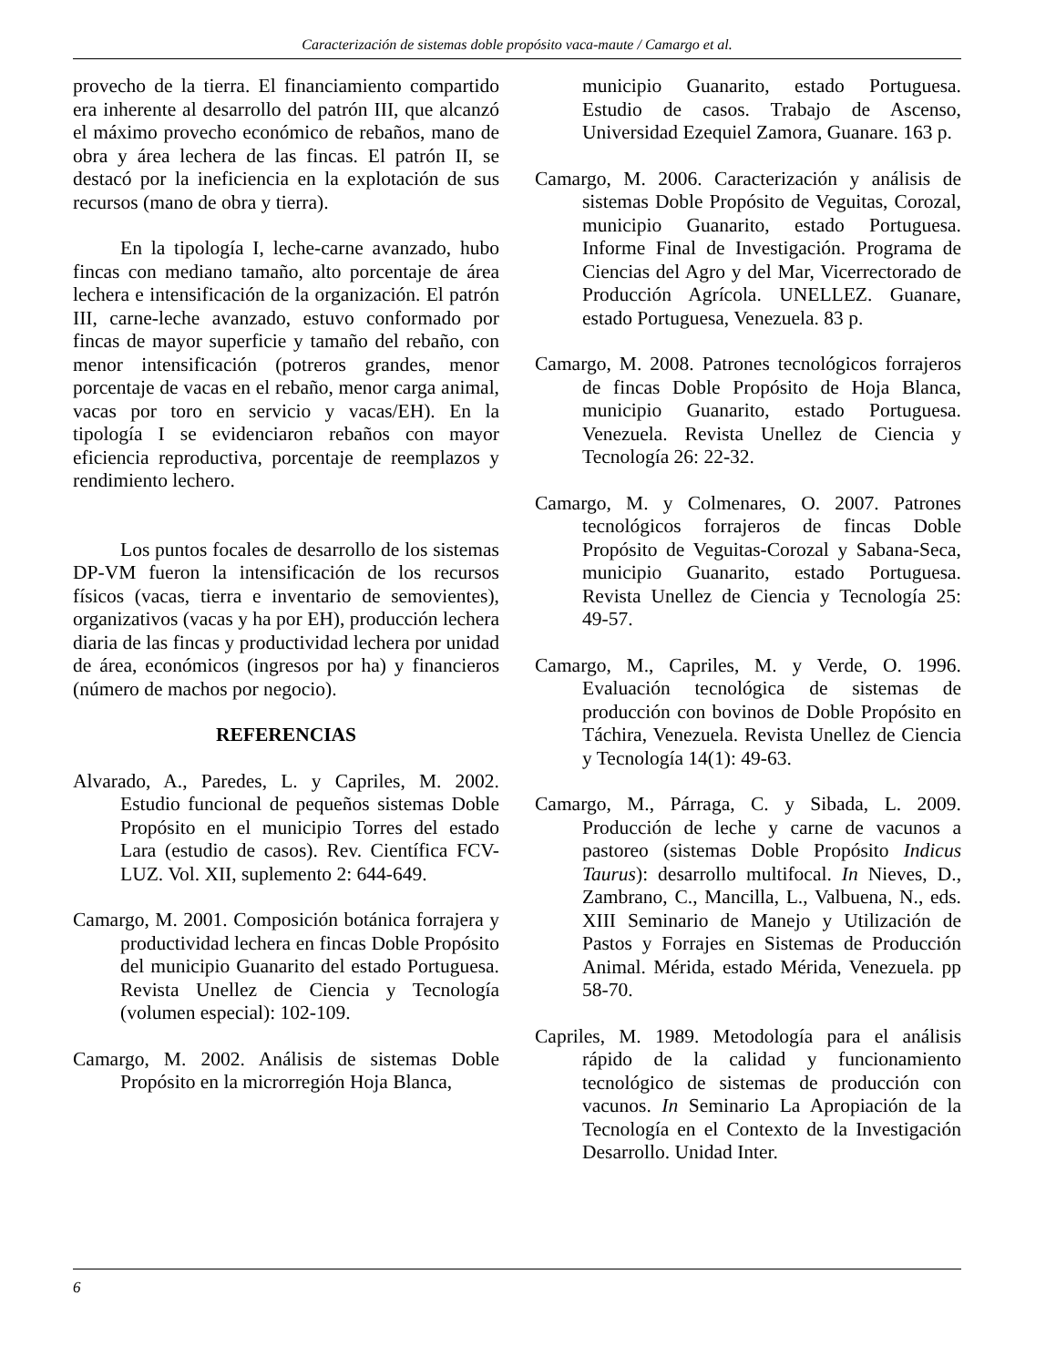Caracterización de sistemas doble propósito vaca-maute / Camargo et al.
provecho de la tierra. El financiamiento compartido era inherente al desarrollo del patrón III, que alcanzó el máximo provecho económico de rebaños, mano de obra y área lechera de las fincas. El patrón II, se destacó por la ineficiencia en la explotación de sus recursos (mano de obra y tierra).
En la tipología I, leche-carne avanzado, hubo fincas con mediano tamaño, alto porcentaje de área lechera e intensificación de la organización. El patrón III, carne-leche avanzado, estuvo conformado por fincas de mayor superficie y tamaño del rebaño, con menor intensificación (potreros grandes, menor porcentaje de vacas en el rebaño, menor carga animal, vacas por toro en servicio y vacas/EH). En la tipología I se evidenciaron rebaños con mayor eficiencia reproductiva, porcentaje de reemplazos y rendimiento lechero.
Los puntos focales de desarrollo de los sistemas DP-VM fueron la intensificación de los recursos físicos (vacas, tierra e inventario de semovientes), organizativos (vacas y ha por EH), producción lechera diaria de las fincas y productividad lechera por unidad de área, económicos (ingresos por ha) y financieros (número de machos por negocio).
REFERENCIAS
Alvarado, A., Paredes, L. y Capriles, M. 2002. Estudio funcional de pequeños sistemas Doble Propósito en el municipio Torres del estado Lara (estudio de casos). Rev. Científica FCV-LUZ. Vol. XII, suplemento 2: 644-649.
Camargo, M. 2001. Composición botánica forrajera y productividad lechera en fincas Doble Propósito del municipio Guanarito del estado Portuguesa. Revista Unellez de Ciencia y Tecnología (volumen especial): 102-109.
Camargo, M. 2002. Análisis de sistemas Doble Propósito en la microrregión Hoja Blanca,
municipio Guanarito, estado Portuguesa. Estudio de casos. Trabajo de Ascenso, Universidad Ezequiel Zamora, Guanare. 163 p.
Camargo, M. 2006. Caracterización y análisis de sistemas Doble Propósito de Veguitas, Corozal, municipio Guanarito, estado Portuguesa. Informe Final de Investigación. Programa de Ciencias del Agro y del Mar, Vicerrectorado de Producción Agrícola. UNELLEZ. Guanare, estado Portuguesa, Venezuela. 83 p.
Camargo, M. 2008. Patrones tecnológicos forrajeros de fincas Doble Propósito de Hoja Blanca, municipio Guanarito, estado Portuguesa. Venezuela. Revista Unellez de Ciencia y Tecnología 26: 22-32.
Camargo, M. y Colmenares, O. 2007. Patrones tecnológicos forrajeros de fincas Doble Propósito de Veguitas-Corozal y Sabana-Seca, municipio Guanarito, estado Portuguesa. Revista Unellez de Ciencia y Tecnología 25: 49-57.
Camargo, M., Capriles, M. y Verde, O. 1996. Evaluación tecnológica de sistemas de producción con bovinos de Doble Propósito en Táchira, Venezuela. Revista Unellez de Ciencia y Tecnología 14(1): 49-63.
Camargo, M., Párraga, C. y Sibada, L. 2009. Producción de leche y carne de vacunos a pastoreo (sistemas Doble Propósito Indicus Taurus): desarrollo multifocal. In Nieves, D., Zambrano, C., Mancilla, L., Valbuena, N., eds. XIII Seminario de Manejo y Utilización de Pastos y Forrajes en Sistemas de Producción Animal. Mérida, estado Mérida, Venezuela. pp 58-70.
Capriles, M. 1989. Metodología para el análisis rápido de la calidad y funcionamiento tecnológico de sistemas de producción con vacunos. In Seminario La Apropiación de la Tecnología en el Contexto de la Investigación Desarrollo. Unidad Inter.
6